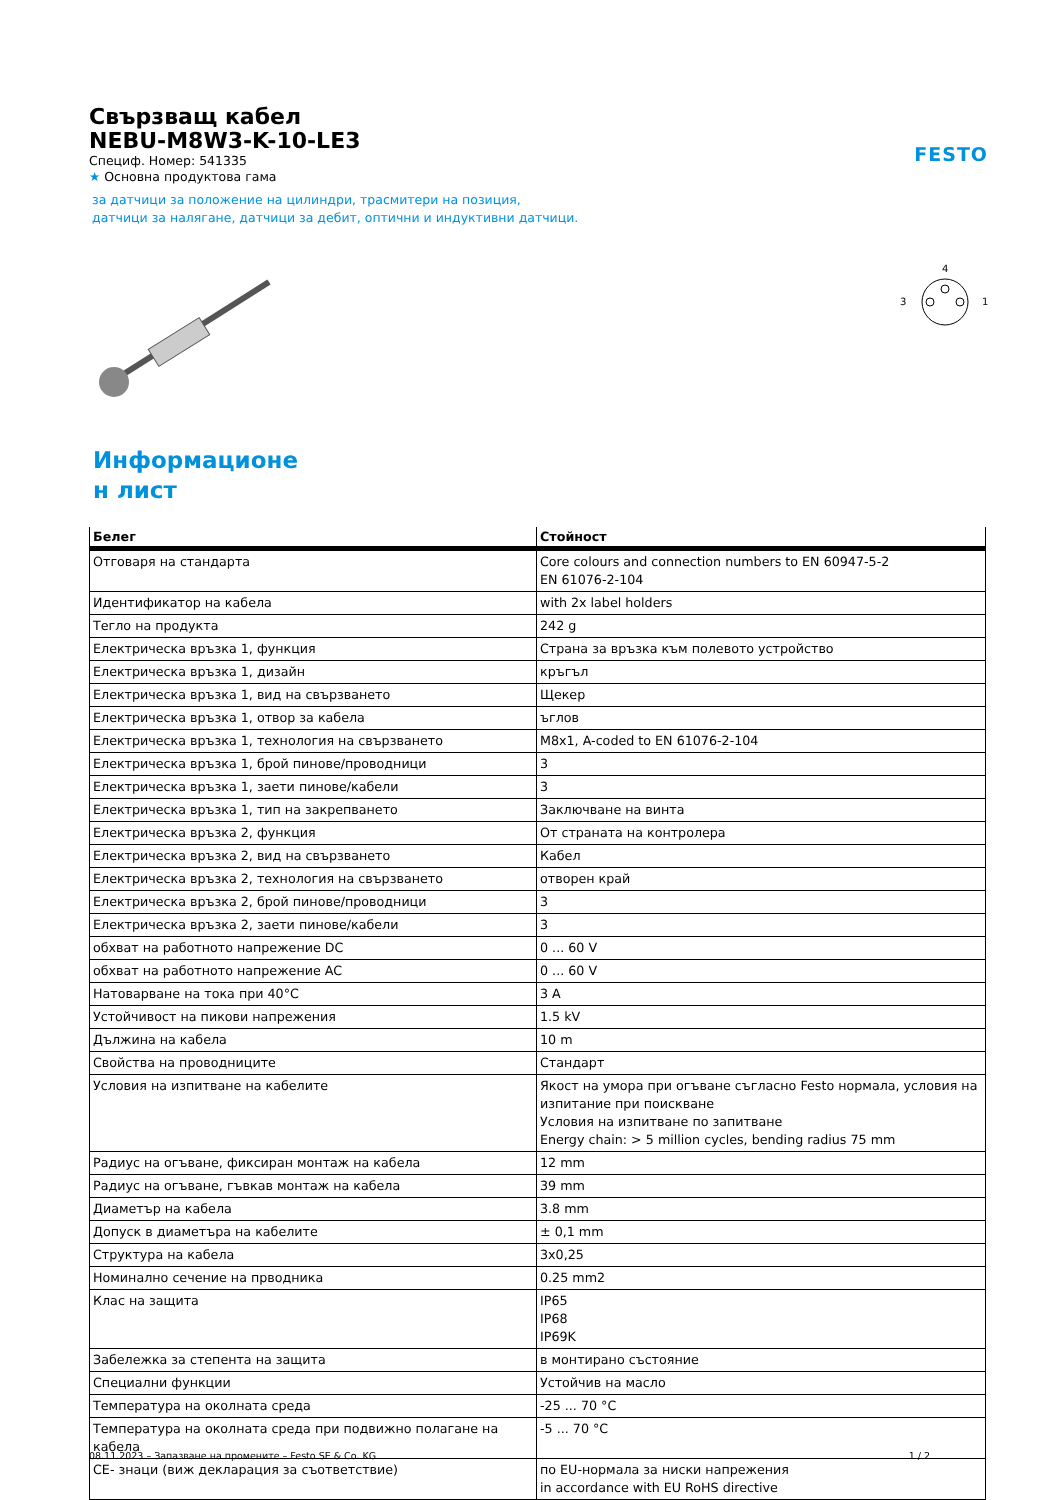FESTO
Свързващ кабел
NEBU-M8W3-K-10-LE3
Специф. Номер: 541335
★ Основна продуктова гама
за датчици за положение на цилиндри, трасмитери на позиция,
датчици за налягане, датчици за дебит, оптични и индуктивни датчици.
4
3
1
Информационе
н лист
| Белег | Стойност |
| --- | --- |
| Отговаря на стандарта | Core colours and connection numbers to EN 60947-5-2 EN 61076-2-104 |
| Идентификатор на кабела | with 2x label holders |
| Тегло на продукта | 242 g |
| Електрическа връзка 1, функция | Страна за връзка към полевото устройство |
| Електрическа връзка 1, дизайн | кръгъл |
| Електрическа връзка 1, вид на свързването | Щекер |
| Електрическа връзка 1, отвор за кабела | ъглов |
| Електрическа връзка 1, технология на свързването | M8x1, A-coded to EN 61076-2-104 |
| Електрическа връзка 1, брой пинове/проводници | 3 |
| Електрическа връзка 1, заети пинове/кабели | 3 |
| Електрическа връзка 1, тип на закрепването | Заключване на винта |
| Електрическа връзка 2, функция | От страната на контролера |
| Електрическа връзка 2, вид на свързването | Кабел |
| Електрическа връзка 2, технология на свързването | отворен край |
| Електрическа връзка 2, брой пинове/проводници | 3 |
| Електрическа връзка 2, заети пинове/кабели | 3 |
| обхват на работното напрежение DC | 0 ... 60 V |
| обхват на работното напрежение AC | 0 ... 60 V |
| Натоварване на тока при 40°C | 3 A |
| Устойчивост на пикови напрежения | 1.5 kV |
| Дължина на кабела | 10 m |
| Свойства на проводниците | Стандарт |
| Условия на изпитване на кабелите | Якост на умора при огъване съгласно Festo нормала, условия на изпитание при поискване Условия на изпитване по запитване Energy chain: > 5 million cycles, bending radius 75 mm |
| Радиус на огъване, фиксиран монтаж на кабела | 12 mm |
| Радиус на огъване, гъвкав монтаж на кабела | 39 mm |
| Диаметър на кабела | 3.8 mm |
| Допуск в диаметъра на кабелите | ± 0,1 mm |
| Структура на кабела | 3x0,25 |
| Номинално сечение на прводника | 0.25 mm2 |
| Клас на защита | IP65 IP68 IP69K |
| Забележка за степента на защита | в монтирано състояние |
| Специални функции | Устойчив на масло |
| Температура на околната среда | -25 ... 70 °C |
| Температура на околната среда при подвижно полагане на кабела | -5 ... 70 °C |
| CE- знаци (виж декларация за съответствие) | по EU-нормала за ниски напрежения in accordance with EU RoHS directive |
08.11.2023 – Запазване на промените – Festo SE & Co. KG 1 / 2